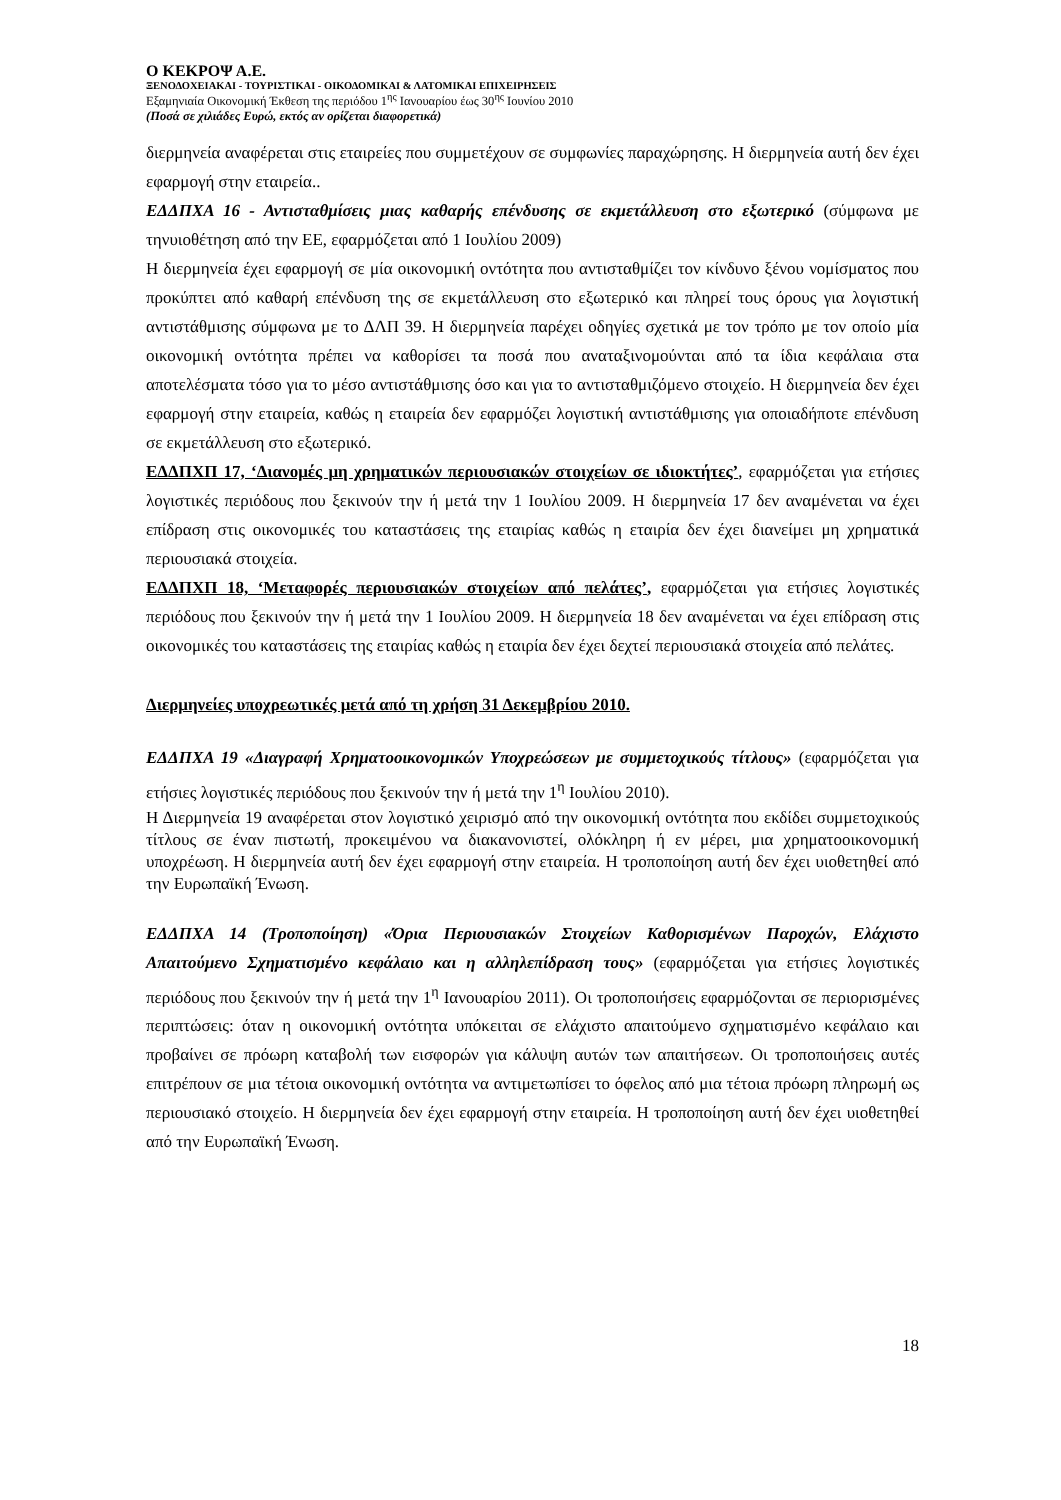Ο ΚΕΚΡΟΨ Α.Ε.
ΞΕΝΟΔΟΧΕΙΑΚΑΙ - ΤΟΥΡΙΣΤΙΚΑΙ - ΟΙΚΟΔΟΜΙΚΑΙ & ΛΑΤΟΜΙΚΑΙ ΕΠΙΧΕΙΡΗΣΕΙΣ
Εξαμηνιαία Οικονομική Έκθεση της περιόδου 1<sup>ης</sup> Ιανουαρίου έως 30<sup>ης</sup> Ιουνίου 2010
(Ποσά σε χιλιάδες Ευρώ, εκτός αν ορίζεται διαφορετικά)
διερμηνεία αναφέρεται στις εταιρείες που συμμετέχουν σε συμφωνίες παραχώρησης. Η διερμηνεία αυτή δεν έχει εφαρμογή στην εταιρεία..
ΕΔΔΠΧΑ 16 - Αντισταθμίσεις μιας καθαρής επένδυσης σε εκμετάλλευση στο εξωτερικό (σύμφωνα με τηνυιοθέτηση από την ΕΕ, εφαρμόζεται από 1 Ιουλίου 2009)
Η διερμηνεία έχει εφαρμογή σε μία οικονομική οντότητα που αντισταθμίζει τον κίνδυνο ξένου νομίσματος που προκύπτει από καθαρή επένδυση της σε εκμετάλλευση στο εξωτερικό και πληρεί τους όρους για λογιστική αντιστάθμισης σύμφωνα με το ΔΛΠ 39. Η διερμηνεία παρέχει οδηγίες σχετικά με τον τρόπο με τον οποίο μία οικονομική οντότητα πρέπει να καθορίσει τα ποσά που αναταξινομούνται από τα ίδια κεφάλαια στα αποτελέσματα τόσο για το μέσο αντιστάθμισης όσο και για το αντισταθμιζόμενο στοιχείο. Η διερμηνεία δεν έχει εφαρμογή στην εταιρεία, καθώς η εταιρεία δεν εφαρμόζει λογιστική αντιστάθμισης για οποιαδήποτε επένδυση σε εκμετάλλευση στο εξωτερικό.
ΕΔΔΠΧΠ 17, ‘Διανομές μη χρηματικών περιουσιακών στοιχείων σε ιδιοκτήτες’, εφαρμόζεται για ετήσιες λογιστικές περιόδους που ξεκινούν την ή μετά την 1 Ιουλίου 2009. Η διερμηνεία 17 δεν αναμένεται να έχει επίδραση στις οικονομικές του καταστάσεις της εταιρίας καθώς η εταιρία δεν έχει διανείμει μη χρηματικά περιουσιακά στοιχεία.
ΕΔΔΠΧΠ 18, ‘Μεταφορές περιουσιακών στοιχείων από πελάτες’, εφαρμόζεται για ετήσιες λογιστικές περιόδους που ξεκινούν την ή μετά την 1 Ιουλίου 2009. Η διερμηνεία 18 δεν αναμένεται να έχει επίδραση στις οικονομικές του καταστάσεις της εταιρίας καθώς η εταιρία δεν έχει δεχτεί περιουσιακά στοιχεία από πελάτες.
Διερμηνείες υποχρεωτικές μετά από τη χρήση 31 Δεκεμβρίου 2010.
ΕΔΔΠΧΑ 19 «Διαγραφή Χρηματοοικονομικών Υποχρεώσεων με συμμετοχικούς τίτλους» (εφαρμόζεται για ετήσιες λογιστικές περιόδους που ξεκινούν την ή μετά την 1<sup>η</sup> Ιουλίου 2010).
Η Διερμηνεία 19 αναφέρεται στον λογιστικό χειρισμό από την οικονομική οντότητα που εκδίδει συμμετοχικούς τίτλους σε έναν πιστωτή, προκειμένου να διακανονιστεί, ολόκληρη ή εν μέρει, μια χρηματοοικονομική υποχρέωση. Η διερμηνεία αυτή δεν έχει εφαρμογή στην εταιρεία. Η τροποποίηση αυτή δεν έχει υιοθετηθεί από την Ευρωπαϊκή Ένωση.
ΕΔΔΠΧΑ 14 (Τροποποίηση) «Όρια Περιουσιακών Στοιχείων Καθορισμένων Παροχών, Ελάχιστο Απαιτούμενο Σχηματισμένο κεφάλαιο και η αλληλεπίδραση τους» (εφαρμόζεται για ετήσιες λογιστικές περιόδους που ξεκινούν την ή μετά την 1<sup>η</sup> Ιανουαρίου 2011). Οι τροποποιήσεις εφαρμόζονται σε περιορισμένες περιπτώσεις: όταν η οικονομική οντότητα υπόκειται σε ελάχιστο απαιτούμενο σχηματισμένο κεφάλαιο και προβαίνει σε πρόωρη καταβολή των εισφορών για κάλυψη αυτών των απαιτήσεων. Οι τροποποιήσεις αυτές επιτρέπουν σε μια τέτοια οικονομική οντότητα να αντιμετωπίσει το όφελος από μια τέτοια πρόωρη πληρωμή ως περιουσιακό στοιχείο. Η διερμηνεία δεν έχει εφαρμογή στην εταιρεία. Η τροποποίηση αυτή δεν έχει υιοθετηθεί από την Ευρωπαϊκή Ένωση.
18